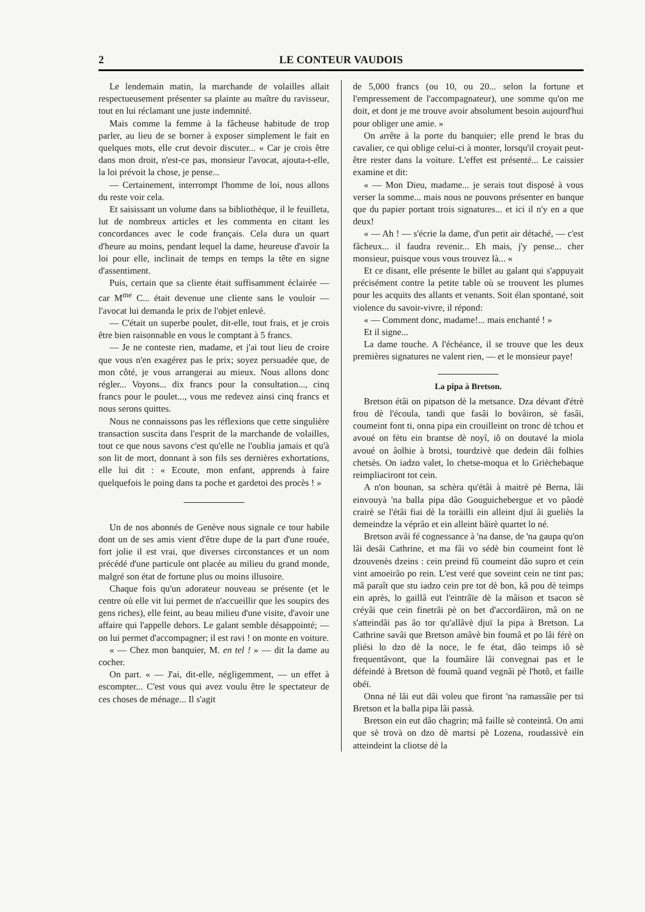2 LE CONTEUR VAUDOIS
Le lendemain matin, la marchande de volailles allait respectueusement présenter sa plainte au maître du ravisseur, tout en lui réclamant une juste indemnité.
Mais comme la femme à la fâcheuse habitude de trop parler, au lieu de se borner à exposer simplement le fait en quelques mots, elle crut devoir discuter... « Car je crois être dans mon droit, n'est-ce pas, monsieur l'avocat, ajouta-t-elle, la loi prévoit la chose, je pense...
— Certainement, interrompt l'homme de loi, nous allons du reste voir cela.
Et saisissant un volume dans sa bibliothèque, il le feuilleta, lut de nombreux articles et les commenta en citant les concordances avec le code français. Cela dura un quart d'heure au moins, pendant lequel la dame, heureuse d'avoir la loi pour elle, inclinait de temps en temps la tête en signe d'assentiment.
Puis, certain que sa cliente était suffisamment éclairée — car M<sup>me</sup> C... était devenue une cliente sans le vouloir — l'avocat lui demanda le prix de l'objet enlevé.
— C'était un superbe poulet, dit-elle, tout frais, et je crois être bien raisonnable en vous le comptant à 5 francs.
— Je ne conteste rien, madame, et j'ai tout lieu de croire que vous n'en exagérez pas le prix; soyez persuadée que, de mon côté, je vous arrangerai au mieux. Nous allons donc régler... Voyons... dix francs pour la consultation..., cinq francs pour le poulet..., vous me redevez ainsi cinq francs et nous serons quittes.
Nous ne connaissons pas les réflexions que cette singulière transaction suscita dans l'esprit de la marchande de volailles, tout ce que nous savons c'est qu'elle ne l'oublia jamais et qu'à son lit de mort, donnant à son fils ses dernières exhortations, elle lui dit : « Ecoute, mon enfant, apprends à faire quelquefois le poing dans ta poche et gardetoi des procès ! »
Un de nos abonnés de Genève nous signale ce tour habile dont un de ses amis vient d'être dupe de la part d'une rouée, fort jolie il est vrai, que diverses circonstances et un nom précédé d'une particule ont placée au milieu du grand monde, malgré son état de fortune plus ou moins illusoire.
Chaque fois qu'un adorateur nouveau se présente (et le centre où elle vit lui permet de n'accueillir que les soupirs des gens riches), elle feint, au beau milieu d'une visite, d'avoir une affaire qui l'appelle dehors. Le galant semble désappointé; — on lui permet d'accompagner; il est ravi ! on monte en voiture.
« — Chez mon banquier, M. en tel ! » — dit la dame au cocher.
On part. « — J'ai, dit-elle, négligemment, — un effet à escompter... C'est vous qui avez voulu être le spectateur de ces choses de ménage... Il s'agit
de 5,000 francs (ou 10, ou 20... selon la fortune et l'empressement de l'accompagnateur), une somme qu'on me doit, et dont je me trouve avoir absolument besoin aujourd'hui pour obliger une amie. »
On arrête à la porte du banquier; elle prend le bras du cavalier, ce qui oblige celui-ci à monter, lorsqu'il croyait peut-être rester dans la voiture. L'effet est présenté... Le caissier examine et dit:
« — Mon Dieu, madame... je serais tout disposé à vous verser la somme... mais nous ne pouvons présenter en banque que du papier portant trois signatures... et ici il n'y en a que deux!
« — Ah ! — s'écrie la dame, d'un petit air détaché, — c'est fâcheux... il faudra revenir... Eh mais, j'y pense... cher monsieur, puisque vous vous trouvez là... «
Et ce disant, elle présente le billet au galant qui s'appuyait précisément contre la petite table où se trouvent les plumes pour les acquits des allants et venants. Soit élan spontané, soit violence du savoir-vivre, il répond:
« — Comment donc, madame!... mais enchanté ! »
Et il signe...
La dame touche. A l'échéance, il se trouve que les deux premières signatures ne valent rien, — et le monsieur paye!
La pipa à Bretson.
Bretson étâi on pipatson dè la metsance. Dza dévant d'étrè frou dè l'écoula, tandi que fasâi lo bovâiron, sè fasâi, coumeint font ti, onna pipa ein crouilleint on tronc dè tchou et avoué on fétu ein brantse dè noyî, iô on doutavé la miola avoué on âolhie à brotsi, tourdzivè que dedein dâi folhies chetsès. On iadzo valet, lo chetse-moqua et lo Grièchebaque reimpliaciront tot cein.
A n'on bounan, sa schèra qu'étâi à maitrè pè Berna, lâi einvouyà 'na balla pipa dâo Gouguichebergue et vo pâodè crairè se l'étâi fiai dè la toràilli ein alleint djuï âi gueliès la demeindze la véprâo et ein alleint bâirè quartet lo né.
Bretson avâi fé cognessance à 'na danse, de 'na gaupa qu'on lâi desâi Cathrine, et ma fâi vo sédè bin coumeint font lè dzouvenès dzeins : cein preind fû coumeint dâo supro et cein vint amoeirâo po rein. L'est veré que soveint cein ne tint pas; mâ paraît que stu iadzo cein pre tot dè bon, kâ pou dè teimps ein après, lo gaillâ eut l'eintrâïe dè la mâison et tsacon sè créyâi que cein finetrâi pè on bet d'accordâiron, mâ on ne s'atteindâi pas âo tor qu'allâvè djuï la pipa à Bretson. La Cathrine savâi que Bretson amâvè bin foumâ et po lâi férè on pliési lo dzo dè la noce, le fe état, dâo teimps iô sè frequentâvont, que la foumâire lâi convegnai pas et le défeindé à Bretson dè foumâ quand vegnâi pè l'hotô, et faille obéï.
Onna né lâi eut dâi voleu que firont 'na ramassâïe per tsi Bretson et la balla pipa lâi passà.
Bretson ein eut dâo chagrin; mâ faille sè conteintâ. On ami que sè trovà on dzo dè martsi pè Lozena, roudassivè ein atteindeint la cliotse dè la